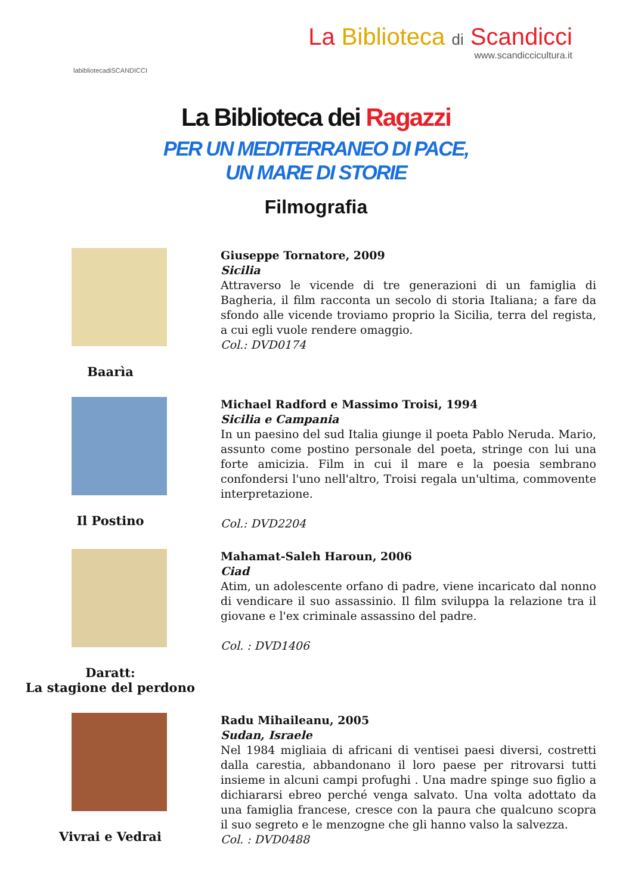labibliotecadiSCANDICCI
La Biblioteca di Scandicci
www.scandiccicultura.it
La Biblioteca dei Ragazzi
PER UN MEDITERRANEO DI PACE,
UN MARE DI STORIE
Filmografia
Baarìa
Giuseppe Tornatore, 2009
Sicilia
Attraverso le vicende di tre generazioni di un famiglia di Bagheria, il film racconta un secolo di storia Italiana; a fare da sfondo alle vicende troviamo proprio la Sicilia, terra del regista, a cui egli vuole rendere omaggio.
Col.: DVD0174
Il Postino
Michael Radford e Massimo Troisi, 1994
Sicilia e Campania
In un paesino del sud Italia giunge il poeta Pablo Neruda. Mario, assunto come postino personale del poeta, stringe con lui una forte amicizia. Film in cui il mare e la poesia sembrano confondersi l'uno nell'altro, Troisi regala un'ultima, commovente interpretazione.
Col.: DVD2204
Daratt:
La stagione del perdono
Mahamat-Saleh Haroun, 2006
Ciad
Atim, un adolescente orfano di padre, viene incaricato dal nonno di vendicare il suo assassinio. Il film sviluppa la relazione tra il giovane e l'ex criminale assassino del padre.
Col. : DVD1406
Vivrai e Vedrai
Radu Mihaileanu, 2005
Sudan, Israele
Nel 1984 migliaia di africani di ventisei paesi diversi, costretti dalla carestia, abbandonano il loro paese per ritrovarsi tutti insieme in alcuni campi profughi . Una madre spinge suo figlio a dichiararsi ebreo perché venga salvato. Una volta adottato da una famiglia francese, cresce con la paura che qualcuno scopra il suo segreto e le menzogne che gli hanno valso la salvezza.
Col. : DVD0488